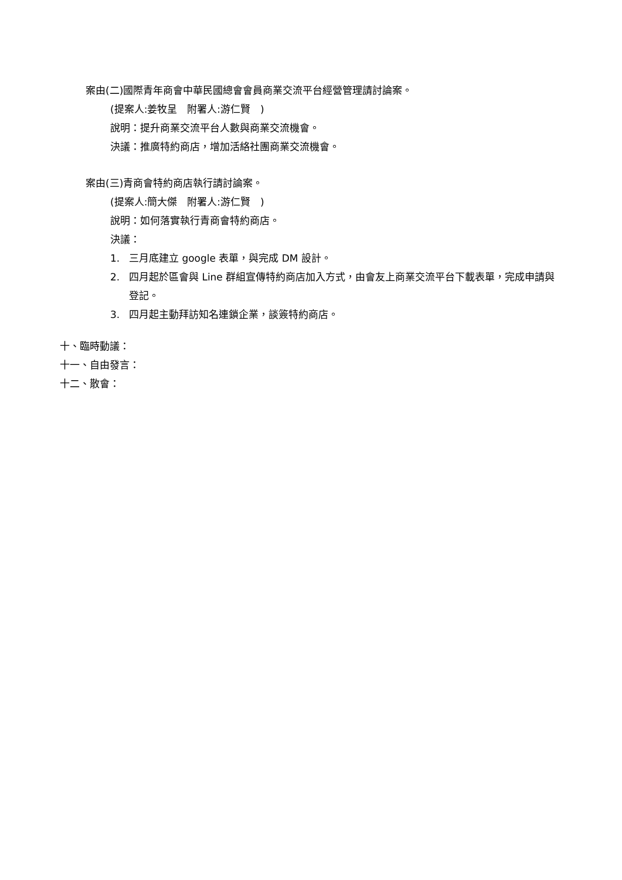案由(二)國際青年商會中華民國總會會員商業交流平台經營管理請討論案。
(提案人:姜牧呈　附署人:游仁賢　)
說明：提升商業交流平台人數與商業交流機會。
決議：推廣特約商店，增加活絡社團商業交流機會。
案由(三)青商會特約商店執行請討論案。
(提案人:簡大傑　附署人:游仁賢　)
說明：如何落實執行青商會特約商店。
決議：
1. 三月底建立 google 表單，與完成 DM 設計。
2. 四月起於區會與 Line 群組宣傳特約商店加入方式，由會友上商業交流平台下載表單，完成申請與登記。
3. 四月起主動拜訪知名連鎖企業，談簽特約商店。
十、臨時動議：
十一、自由發言：
十二、散會：